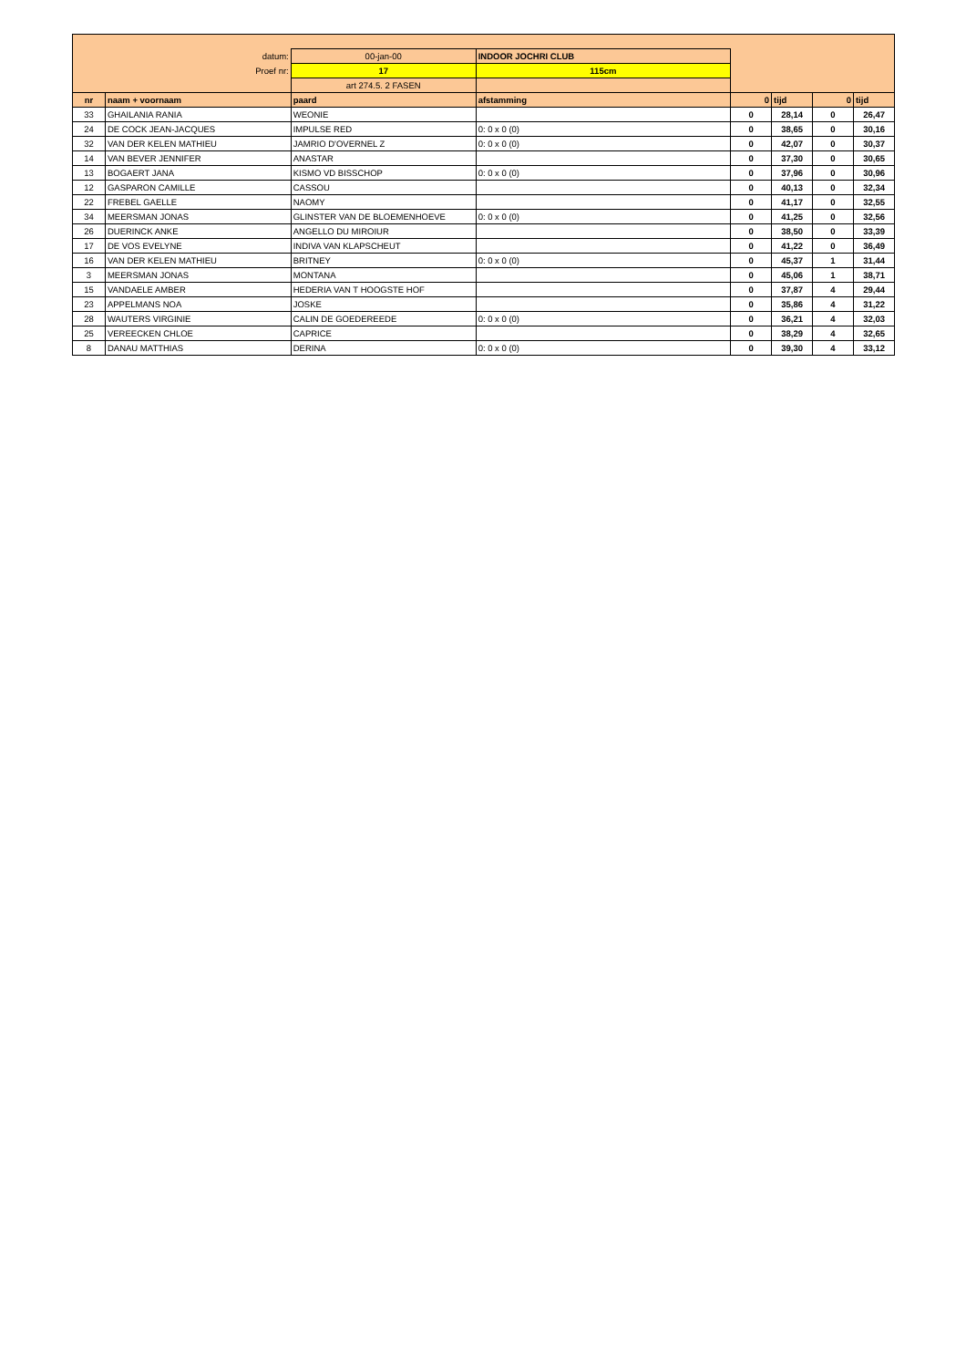| | datum: | 00-jan-00 | INDOOR JOCHRI CLUB | | | | |
| | Proef nr: | 17 | 115cm | | | | |
| | | art 274.5. 2 FASEN | | | | | |
| nr | naam + voornaam | paard | afstamming | 0 | tijd | 0 | tijd |
| 33 | GHAILANIA RANIA | WEONIE | | 0 | 28,14 | 0 | 26,47 |
| 24 | DE COCK JEAN-JACQUES | IMPULSE RED | 0: 0 x 0 (0) | 0 | 38,65 | 0 | 30,16 |
| 32 | VAN DER KELEN MATHIEU | JAMRIO D'OVERNEL Z | 0: 0 x 0 (0) | 0 | 42,07 | 0 | 30,37 |
| 14 | VAN BEVER JENNIFER | ANASTAR | | 0 | 37,30 | 0 | 30,65 |
| 13 | BOGAERT JANA | KISMO VD BISSCHOP | 0: 0 x 0 (0) | 0 | 37,96 | 0 | 30,96 |
| 12 | GASPARON CAMILLE | CASSOU | | 0 | 40,13 | 0 | 32,34 |
| 22 | FREBEL GAELLE | NAOMY | | 0 | 41,17 | 0 | 32,55 |
| 34 | MEERSMAN JONAS | GLINSTER VAN DE BLOEMENHOEVE | 0: 0 x 0 (0) | 0 | 41,25 | 0 | 32,56 |
| 26 | DUERINCK ANKE | ANGELLO DU MIROIUR | | 0 | 38,50 | 0 | 33,39 |
| 17 | DE VOS EVELYNE | INDIVA VAN KLAPSCHEUT | | 0 | 41,22 | 0 | 36,49 |
| 16 | VAN DER KELEN MATHIEU | BRITNEY | 0: 0 x 0 (0) | 0 | 45,37 | 1 | 31,44 |
| 3 | MEERSMAN JONAS | MONTANA | | 0 | 45,06 | 1 | 38,71 |
| 15 | VANDAELE AMBER | HEDERIA VAN T HOOGSTE HOF | | 0 | 37,87 | 4 | 29,44 |
| 23 | APPELMANS NOA | JOSKE | | 0 | 35,86 | 4 | 31,22 |
| 28 | WAUTERS VIRGINIE | CALIN DE GOEDEREEDE | 0: 0 x 0 (0) | 0 | 36,21 | 4 | 32,03 |
| 25 | VEREECKEN CHLOE | CAPRICE | | 0 | 38,29 | 4 | 32,65 |
| 8 | DANAU MATTHIAS | DERINA | 0: 0 x 0 (0) | 0 | 39,30 | 4 | 33,12 |